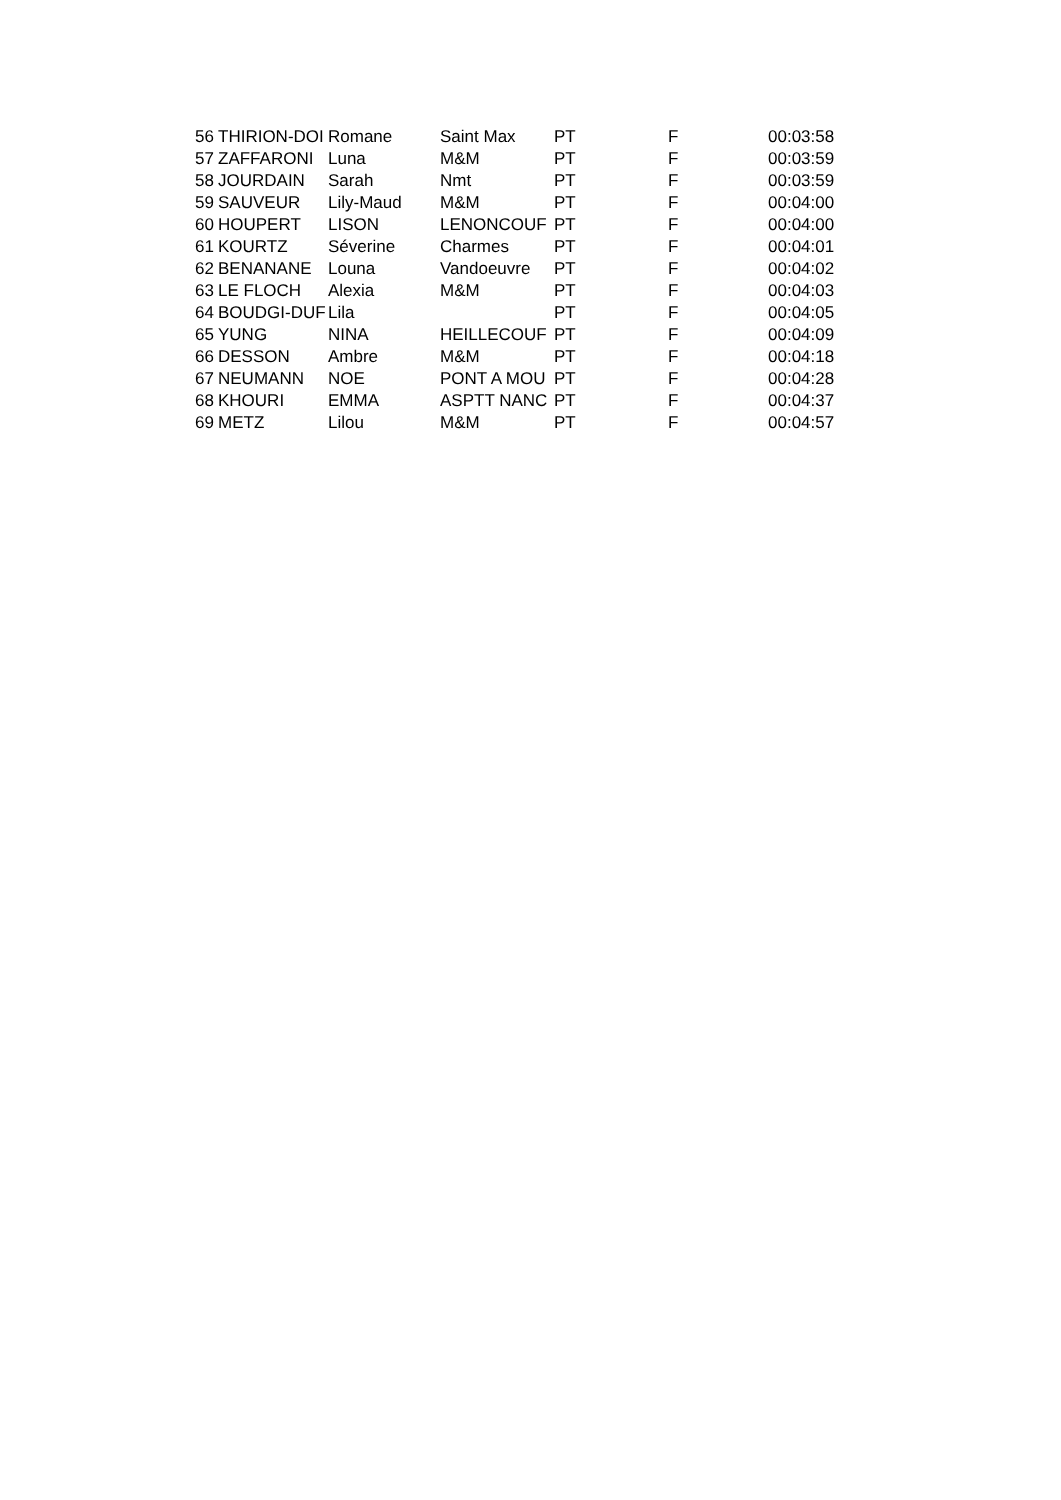| 56 | THIRION-DOI | Romane | Saint Max | PT | F | 00:03:58 |
| 57 | ZAFFARONI | Luna | M&M | PT | F | 00:03:59 |
| 58 | JOURDAIN | Sarah | Nmt | PT | F | 00:03:59 |
| 59 | SAUVEUR | Lily-Maud | M&M | PT | F | 00:04:00 |
| 60 | HOUPERT | LISON | LENONCOUF | PT | F | 00:04:00 |
| 61 | KOURTZ | Séverine | Charmes | PT | F | 00:04:01 |
| 62 | BENANANE | Louna | Vandoeuvre | PT | F | 00:04:02 |
| 63 | LE FLOCH | Alexia | M&M | PT | F | 00:04:03 |
| 64 | BOUDGI-DUF | Lila | | PT | F | 00:04:05 |
| 65 | YUNG | NINA | HEILLECOUF | PT | F | 00:04:09 |
| 66 | DESSON | Ambre | M&M | PT | F | 00:04:18 |
| 67 | NEUMANN | NOE | PONT A MOU | PT | F | 00:04:28 |
| 68 | KHOURI | EMMA | ASPTT NANC | PT | F | 00:04:37 |
| 69 | METZ | Lilou | M&M | PT | F | 00:04:57 |